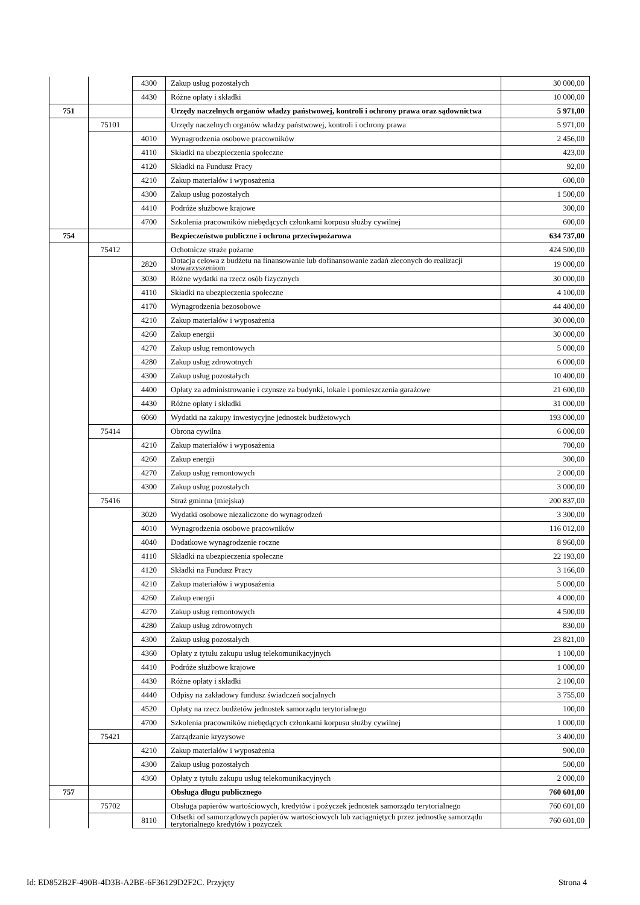| | | 4300 | Zakup usług pozostałych | 30 000,00 |
| | | 4430 | Różne opłaty i składki | 10 000,00 |
| 751 | | | Urzędy naczelnych organów władzy państwowej, kontroli i ochrony prawa oraz sądownictwa | 5 971,00 |
| | 75101 | | Urzędy naczelnych organów władzy państwowej, kontroli i ochrony prawa | 5 971,00 |
| | | 4010 | Wynagrodzenia osobowe pracowników | 2 456,00 |
| | | 4110 | Składki na ubezpieczenia społeczne | 423,00 |
| | | 4120 | Składki na Fundusz Pracy | 92,00 |
| | | 4210 | Zakup materiałów i wyposażenia | 600,00 |
| | | 4300 | Zakup usług pozostałych | 1 500,00 |
| | | 4410 | Podróże służbowe krajowe | 300,00 |
| | | 4700 | Szkolenia pracowników niebędących członkami korpusu służby cywilnej | 600,00 |
| 754 | | | Bezpieczeństwo publiczne i ochrona przeciwpożarowa | 634 737,00 |
| | 75412 | | Ochotnicze straże pożarne | 424 500,00 |
| | | 2820 | Dotacja celowa z budżetu na finansowanie lub dofinansowanie zadań zleconych do realizacji stowarzyszeniom | 19 000,00 |
| | | 3030 | Różne wydatki na rzecz osób fizycznych | 30 000,00 |
| | | 4110 | Składki na ubezpieczenia społeczne | 4 100,00 |
| | | 4170 | Wynagrodzenia bezosobowe | 44 400,00 |
| | | 4210 | Zakup materiałów i wyposażenia | 30 000,00 |
| | | 4260 | Zakup energii | 30 000,00 |
| | | 4270 | Zakup usług remontowych | 5 000,00 |
| | | 4280 | Zakup usług zdrowotnych | 6 000,00 |
| | | 4300 | Zakup usług pozostałych | 10 400,00 |
| | | 4400 | Opłaty za administrowanie i czynsze za budynki, lokale i pomieszczenia garażowe | 21 600,00 |
| | | 4430 | Różne opłaty i składki | 31 000,00 |
| | | 6060 | Wydatki na zakupy inwestycyjne jednostek budżetowych | 193 000,00 |
| | 75414 | | Obrona cywilna | 6 000,00 |
| | | 4210 | Zakup materiałów i wyposażenia | 700,00 |
| | | 4260 | Zakup energii | 300,00 |
| | | 4270 | Zakup usług remontowych | 2 000,00 |
| | | 4300 | Zakup usług pozostałych | 3 000,00 |
| | 75416 | | Straż gminna (miejska) | 200 837,00 |
| | | 3020 | Wydatki osobowe niezaliczone do wynagrodzeń | 3 300,00 |
| | | 4010 | Wynagrodzenia osobowe pracowników | 116 012,00 |
| | | 4040 | Dodatkowe wynagrodzenie roczne | 8 960,00 |
| | | 4110 | Składki na ubezpieczenia społeczne | 22 193,00 |
| | | 4120 | Składki na Fundusz Pracy | 3 166,00 |
| | | 4210 | Zakup materiałów i wyposażenia | 5 000,00 |
| | | 4260 | Zakup energii | 4 000,00 |
| | | 4270 | Zakup usług remontowych | 4 500,00 |
| | | 4280 | Zakup usług zdrowotnych | 830,00 |
| | | 4300 | Zakup usług pozostałych | 23 821,00 |
| | | 4360 | Opłaty z tytułu zakupu usług telekomunikacyjnych | 1 100,00 |
| | | 4410 | Podróże służbowe krajowe | 1 000,00 |
| | | 4430 | Różne opłaty i składki | 2 100,00 |
| | | 4440 | Odpisy na zakładowy fundusz świadczeń socjalnych | 3 755,00 |
| | | 4520 | Opłaty na rzecz budżetów jednostek samorządu terytorialnego | 100,00 |
| | | 4700 | Szkolenia pracowników niebędących członkami korpusu służby cywilnej | 1 000,00 |
| | 75421 | | Zarządzanie kryzysowe | 3 400,00 |
| | | 4210 | Zakup materiałów i wyposażenia | 900,00 |
| | | 4300 | Zakup usług pozostałych | 500,00 |
| | | 4360 | Opłaty z tytułu zakupu usług telekomunikacyjnych | 2 000,00 |
| 757 | | | Obsługa długu publicznego | 760 601,00 |
| | 75702 | | Obsługa papierów wartościowych, kredytów i pożyczek jednostek samorządu terytorialnego | 760 601,00 |
| | | 8110 | Odsetki od samorządowych papierów wartościowych lub zaciągniętych przez jednostkę samorządu terytorialnego kredytów i pożyczek | 760 601,00 |
Id: ED852B2F-490B-4D3B-A2BE-6F36129D2F2C. Przyjęty Strona 4